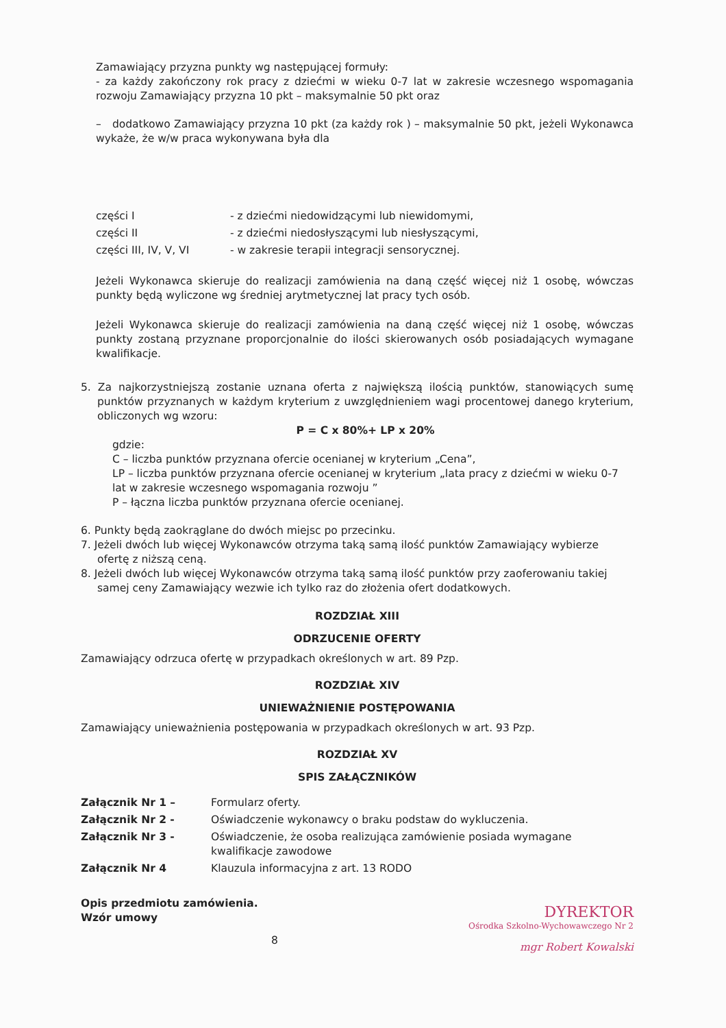Zamawiający przyzna punkty wg następującej formuły:
- za każdy zakończony rok pracy z dziećmi w wieku 0-7 lat w zakresie wczesnego wspomagania rozwoju Zamawiający przyzna 10 pkt – maksymalnie 50 pkt oraz
– dodatkowo Zamawiający przyzna 10 pkt (za każdy rok ) – maksymalnie 50 pkt, jeżeli Wykonawca wykaże, że w/w praca wykonywana była dla
| części I | - z dziećmi niedowidzącymi lub niewidomymi, |
| części II | - z dziećmi niedosłyszącymi lub niesłyszącymi, |
| części III, IV, V, VI | - w zakresie terapii integracji sensorycznej. |
Jeżeli Wykonawca skieruje do realizacji zamówienia na daną część więcej niż 1 osobę, wówczas punkty będą wyliczone wg średniej arytmetycznej lat pracy tych osób.
Jeżeli Wykonawca skieruje do realizacji zamówienia na daną część więcej niż 1 osobę, wówczas punkty zostaną przyznane proporcjonalnie do ilości skierowanych osób posiadających wymagane kwalifikacje.
5. Za najkorzystniejszą zostanie uznana oferta z największą ilością punktów, stanowiących sumę punktów przyznanych w każdym kryterium z uwzględnieniem wagi procentowej danego kryterium, obliczonych wg wzoru:
P = C x 80%+ LP x 20%
gdzie:
C – liczba punktów przyznana ofercie ocenianej w kryterium „Cena”,
LP – liczba punktów przyznana ofercie ocenianej w kryterium „lata pracy z dziećmi w wieku 0-7 lat w zakresie wczesnego wspomagania rozwoju ”
P – łączna liczba punktów przyznana ofercie ocenianej.
6. Punkty będą zaokrąglane do dwóch miejsc po przecinku.
7. Jeżeli dwóch lub więcej Wykonawców otrzyma taką samą ilość punktów Zamawiający wybierze ofertę z niższą ceną.
8. Jeżeli dwóch lub więcej Wykonawców otrzyma taką samą ilość punktów przy zaoferowaniu takiej samej ceny Zamawiający wezwie ich tylko raz do złożenia ofert dodatkowych.
ROZDZIAŁ XIII
ODRZUCENIE OFERTY
Zamawiający odrzuca ofertę w przypadkach określonych w art. 89 Pzp.
ROZDZIAŁ XIV
UNIEWAŻNIENIE POSTĘPOWANIA
Zamawiający unieważnienia postępowania w przypadkach określonych w art. 93 Pzp.
ROZDZIAŁ XV
SPIS ZAŁĄCZNIKÓW
| Załącznik Nr 1 – | Formularz oferty. |
| Załącznik Nr 2 - | Oświadczenie wykonawcy o braku podstaw do wykluczenia. |
| Załącznik Nr 3 - | Oświadczenie, że osoba realizująca zamówienie posiada wymagane kwalifikacje zawodowe |
| Załącznik Nr 4 | Klauzula informacyjna z art. 13 RODO |
Opis przedmiotu zamówienia.
Wzór umowy
DYREKTOR
Ośrodka Szkolno-Wychowawczego Nr 2
mgr Robert Kowalski
8